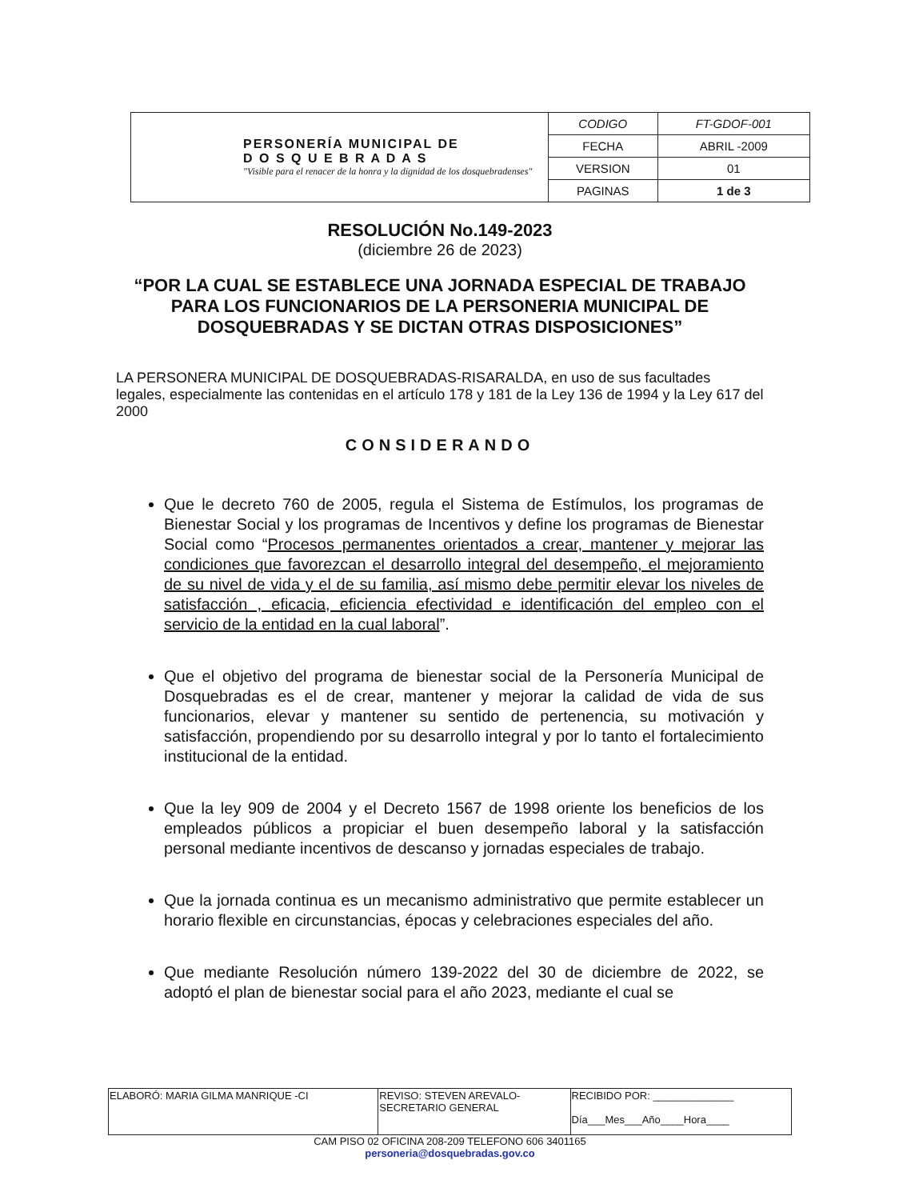| PERSONERÍA MUNICIPAL DE D O S Q U E B R A D A S "Visible para el renacer de la honra y la dignidad de los dosquebradenses" | CODIGO | FT-GDOF-001 |
| | FECHA | ABRIL -2009 |
| | VERSION | 01 |
| | PAGINAS | 1 de 3 |
RESOLUCIÓN No.149-2023
(diciembre 26 de 2023)
“POR LA CUAL SE ESTABLECE UNA JORNADA ESPECIAL DE TRABAJO PARA LOS FUNCIONARIOS DE LA PERSONERIA MUNICIPAL DE DOSQUEBRADAS Y SE DICTAN OTRAS DISPOSICIONES”
LA PERSONERA MUNICIPAL DE DOSQUEBRADAS-RISARALDA, en uso de sus facultades legales, especialmente las contenidas en el artículo 178 y 181 de la Ley 136 de 1994 y la Ley 617 del 2000
CONSIDERANDO
Que le decreto 760 de 2005, regula el Sistema de Estímulos, los programas de Bienestar Social y los programas de Incentivos y define los programas de Bienestar Social como “Procesos permanentes orientados a crear, mantener y mejorar las condiciones que favorezcan el desarrollo integral del desempeño, el mejoramiento de su nivel de vida y el de su familia, así mismo debe permitir elevar los niveles de satisfacción , eficacia, eficiencia efectividad e identificación del empleo con el servicio de la entidad en la cual laboral”.
Que el objetivo del programa de bienestar social de la Personería Municipal de Dosquebradas es el de crear, mantener y mejorar la calidad de vida de sus funcionarios, elevar y mantener su sentido de pertenencia, su motivación y satisfacción, propendiendo por su desarrollo integral y por lo tanto el fortalecimiento institucional de la entidad.
Que la ley 909 de 2004 y el Decreto 1567 de 1998 oriente los beneficios de los empleados públicos a propiciar el buen desempeño laboral y la satisfacción personal mediante incentivos de descanso y jornadas especiales de trabajo.
Que la jornada continua es un mecanismo administrativo que permite establecer un horario flexible en circunstancias, épocas y celebraciones especiales del año.
Que mediante Resolución número 139-2022 del 30 de diciembre de 2022, se adoptó el plan de bienestar social para el año 2023, mediante el cual se
| ELABORÓ: MARIA GILMA MANRIQUE -CI | REVISO: STEVEN AREVALO- SECRETARIO GENERAL | RECIBIDO POR: ______________ Día___Mes___Año____Hora____ |
CAM PISO 02 OFICINA 208-209 TELEFONO 606 3401165
personeria@dosquebradas.gov.co